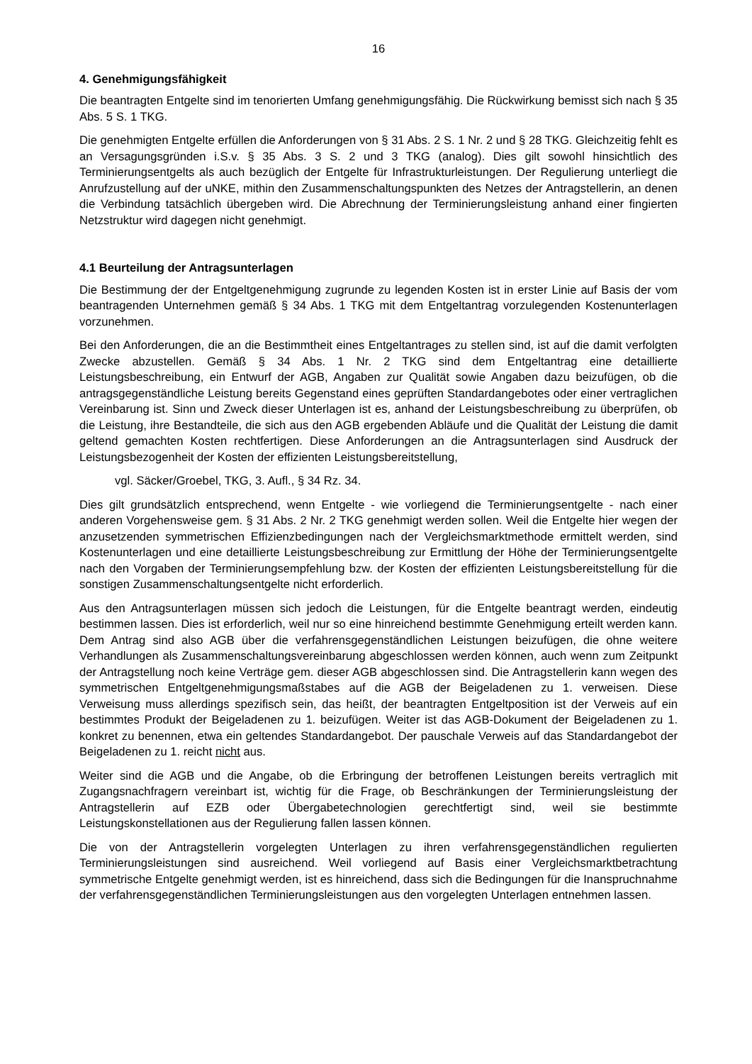16
4. Genehmigungsfähigkeit
Die beantragten Entgelte sind im tenorierten Umfang genehmigungsfähig. Die Rückwirkung bemisst sich nach § 35 Abs. 5 S. 1 TKG.
Die genehmigten Entgelte erfüllen die Anforderungen von § 31 Abs. 2 S. 1 Nr. 2 und § 28 TKG. Gleichzeitig fehlt es an Versagungsgründen i.S.v. § 35 Abs. 3 S. 2 und 3 TKG (analog). Dies gilt sowohl hinsichtlich des Terminierungsentgelts als auch bezüglich der Entgelte für Infrastrukturleistungen. Der Regulierung unterliegt die Anrufzustellung auf der uNKE, mithin den Zusammenschaltungspunkten des Netzes der Antragstellerin, an denen die Verbindung tatsächlich übergeben wird. Die Abrechnung der Terminierungsleistung anhand einer fingierten Netzstruktur wird dagegen nicht genehmigt.
4.1 Beurteilung der Antragsunterlagen
Die Bestimmung der der Entgeltgenehmigung zugrunde zu legenden Kosten ist in erster Linie auf Basis der vom beantragenden Unternehmen gemäß § 34 Abs. 1 TKG mit dem Entgeltantrag vorzulegenden Kostenunterlagen vorzunehmen.
Bei den Anforderungen, die an die Bestimmtheit eines Entgeltantrages zu stellen sind, ist auf die damit verfolgten Zwecke abzustellen. Gemäß § 34 Abs. 1 Nr. 2 TKG sind dem Entgeltantrag eine detaillierte Leistungsbeschreibung, ein Entwurf der AGB, Angaben zur Qualität sowie Angaben dazu beizufügen, ob die antragsgegenständliche Leistung bereits Gegenstand eines geprüften Standardangebotes oder einer vertraglichen Vereinbarung ist. Sinn und Zweck dieser Unterlagen ist es, anhand der Leistungsbeschreibung zu überprüfen, ob die Leistung, ihre Bestandteile, die sich aus den AGB ergebenden Abläufe und die Qualität der Leistung die damit geltend gemachten Kosten rechtfertigen. Diese Anforderungen an die Antragsunterlagen sind Ausdruck der Leistungsbezogenheit der Kosten der effizienten Leistungsbereitstellung,
vgl. Säcker/Groebel, TKG, 3. Aufl., § 34 Rz. 34.
Dies gilt grundsätzlich entsprechend, wenn Entgelte - wie vorliegend die Terminierungsentgelte - nach einer anderen Vorgehensweise gem. § 31 Abs. 2 Nr. 2 TKG genehmigt werden sollen. Weil die Entgelte hier wegen der anzusetzenden symmetrischen Effizienzbedingungen nach der Vergleichsmarktmethode ermittelt werden, sind Kostenunterlagen und eine detaillierte Leistungsbeschreibung zur Ermittlung der Höhe der Terminierungsentgelte nach den Vorgaben der Terminierungsempfehlung bzw. der Kosten der effizienten Leistungsbereitstellung für die sonstigen Zusammenschaltungsentgelte nicht erforderlich.
Aus den Antragsunterlagen müssen sich jedoch die Leistungen, für die Entgelte beantragt werden, eindeutig bestimmen lassen. Dies ist erforderlich, weil nur so eine hinreichend bestimmte Genehmigung erteilt werden kann. Dem Antrag sind also AGB über die verfahrensgegenständlichen Leistungen beizufügen, die ohne weitere Verhandlungen als Zusammenschaltungsvereinbarung abgeschlossen werden können, auch wenn zum Zeitpunkt der Antragstellung noch keine Verträge gem. dieser AGB abgeschlossen sind. Die Antragstellerin kann wegen des symmetrischen Entgeltgenehmigungsmaßstabes auf die AGB der Beigeladenen zu 1. verweisen. Diese Verweisung muss allerdings spezifisch sein, das heißt, der beantragten Entgeltposition ist der Verweis auf ein bestimmtes Produkt der Beigeladenen zu 1. beizufügen. Weiter ist das AGB-Dokument der Beigeladenen zu 1. konkret zu benennen, etwa ein geltendes Standardangebot. Der pauschale Verweis auf das Standardangebot der Beigeladenen zu 1. reicht nicht aus.
Weiter sind die AGB und die Angabe, ob die Erbringung der betroffenen Leistungen bereits vertraglich mit Zugangsnachfragern vereinbart ist, wichtig für die Frage, ob Beschränkungen der Terminierungsleistung der Antragstellerin auf EZB oder Übergabetechnologien gerechtfertigt sind, weil sie bestimmte Leistungskonstellationen aus der Regulierung fallen lassen können.
Die von der Antragstellerin vorgelegten Unterlagen zu ihren verfahrensgegenständlichen regulierten Terminierungsleistungen sind ausreichend. Weil vorliegend auf Basis einer Vergleichsmarktbetrachtung symmetrische Entgelte genehmigt werden, ist es hinreichend, dass sich die Bedingungen für die Inanspruchnahme der verfahrensgegenständlichen Terminierungsleistungen aus den vorgelegten Unterlagen entnehmen lassen.